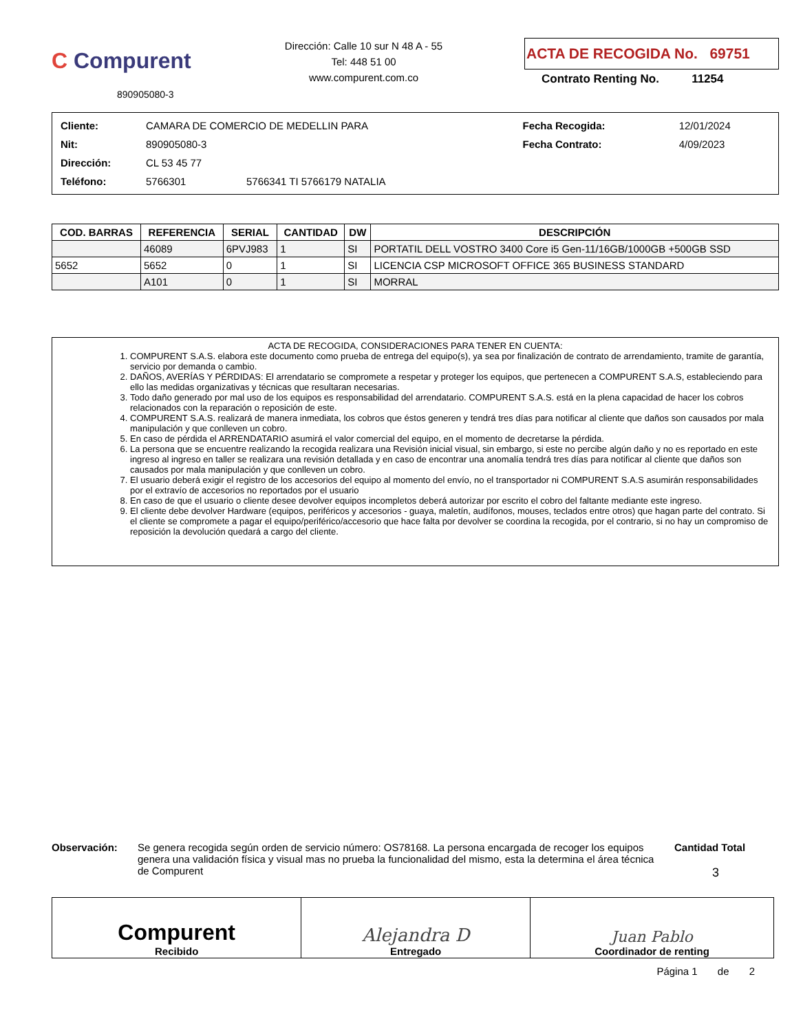C Compurent
890905080-3
Dirección: Calle 10 sur N 48 A - 55
Tel: 448 51 00
www.compurent.com.co
ACTA DE RECOGIDA No. 69751
Contrato Renting No. 11254
| Cliente: | CAMARA DE COMERCIO DE MEDELLIN PARA | | Fecha Recogida: | 12/01/2024 |
| Nit: | 890905080-3 | | Fecha Contrato: | 4/09/2023 |
| Dirección: | CL 53 45 77 | | | |
| Teléfono: | 5766301 | 5766341 TI 5766179 NATALIA | | |
| COD. BARRAS | REFERENCIA | SERIAL | CANTIDAD | DW | DESCRIPCIÓN |
| --- | --- | --- | --- | --- | --- |
| | 46089 | 6PVJ983 | 1 | SI | PORTATIL DELL VOSTRO 3400 Core i5 Gen-11/16GB/1000GB +500GB SSD |
| 5652 | 5652 | 0 | 1 | SI | LICENCIA CSP MICROSOFT OFFICE 365 BUSINESS STANDARD |
| | A101 | 0 | 1 | SI | MORRAL |
ACTA DE RECOGIDA, CONSIDERACIONES PARA TENER EN CUENTA:
1. COMPURENT S.A.S. elabora este documento como prueba de entrega del equipo(s), ya sea por finalización de contrato de arrendamiento, tramite de garantía, servicio por demanda o cambio.
2. DAÑOS, AVERÍAS Y PÉRDIDAS: El arrendatario se compromete a respetar y proteger los equipos, que pertenecen a COMPURENT S.A.S, estableciendo para ello las medidas organizativas y técnicas que resultaran necesarias.
3. Todo daño generado por mal uso de los equipos es responsabilidad del arrendatario. COMPURENT S.A.S. está en la plena capacidad de hacer los cobros relacionados con la reparación o reposición de este.
4. COMPURENT S.A.S. realizará de manera inmediata, los cobros que éstos generen y tendrá tres días para notificar al cliente que daños son causados por mala manipulación y que conlleven un cobro.
5. En caso de pérdida el ARRENDATARIO asumirá el valor comercial del equipo, en el momento de decretarse la pérdida.
6. La persona que se encuentre realizando la recogida realizara una Revisión inicial visual, sin embargo, si este no percibe algún daño y no es reportado en este ingreso al ingreso en taller se realizara una revisión detallada y en caso de encontrar una anomalía tendrá tres días para notificar al cliente que daños son causados por mala manipulación y que conlleven un cobro.
7. El usuario deberá exigir el registro de los accesorios del equipo al momento del envío, no el transportador ni COMPURENT S.A.S asumirán responsabilidades por el extravío de accesorios no reportados por el usuario
8. En caso de que el usuario o cliente desee devolver equipos incompletos deberá autorizar por escrito el cobro del faltante mediante este ingreso.
9. El cliente debe devolver Hardware (equipos, periféricos y accesorios - guaya, maletín, audífonos, mouses, teclados entre otros) que hagan parte del contrato. Si el cliente se compromete a pagar el equipo/periférico/accesorio que hace falta por devolver se coordina la recogida, por el contrario, si no hay un compromiso de reposición la devolución quedará a cargo del cliente.
Observación: Se genera recogida según orden de servicio número: OS78168. La persona encargada de recoger los equipos genera una validación física y visual mas no prueba la funcionalidad del mismo, esta la determina el área técnica de Compurent
Cantidad Total
3
| Compurent Recibido | Alejandra D Entregado | Juan Pablo Coordinador de renting |
Página 1 de 2